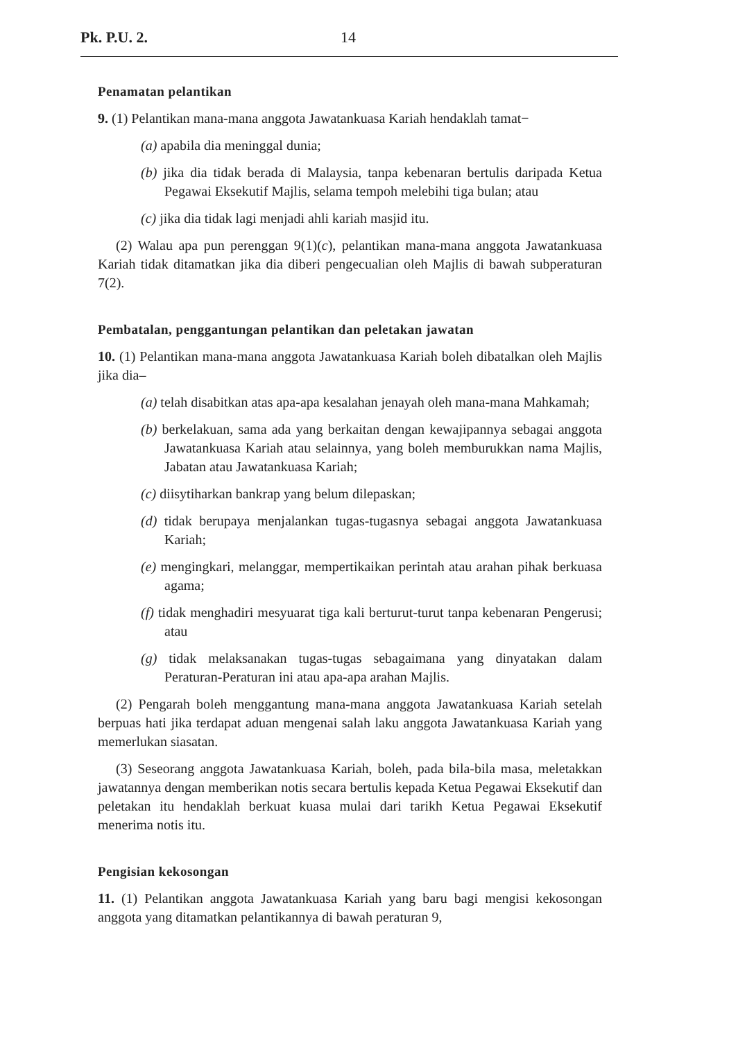Pk. P.U. 2. 14
Penamatan pelantikan
9. (1) Pelantikan mana-mana anggota Jawatankuasa Kariah hendaklah tamat−
(a) apabila dia meninggal dunia;
(b) jika dia tidak berada di Malaysia, tanpa kebenaran bertulis daripada Ketua Pegawai Eksekutif Majlis, selama tempoh melebihi tiga bulan; atau
(c) jika dia tidak lagi menjadi ahli kariah masjid itu.
(2) Walau apa pun perenggan 9(1)(c), pelantikan mana-mana anggota Jawatankuasa Kariah tidak ditamatkan jika dia diberi pengecualian oleh Majlis di bawah subperaturan 7(2).
Pembatalan, penggantungan pelantikan dan peletakan jawatan
10. (1) Pelantikan mana-mana anggota Jawatankuasa Kariah boleh dibatalkan oleh Majlis jika dia–
(a) telah disabitkan atas apa-apa kesalahan jenayah oleh mana-mana Mahkamah;
(b) berkelakuan, sama ada yang berkaitan dengan kewajipannya sebagai anggota Jawatankuasa Kariah atau selainnya, yang boleh memburukkan nama Majlis, Jabatan atau Jawatankuasa Kariah;
(c) diisytiharkan bankrap yang belum dilepaskan;
(d) tidak berupaya menjalankan tugas-tugasnya sebagai anggota Jawatankuasa Kariah;
(e) mengingkari, melanggar, mempertikaikan perintah atau arahan pihak berkuasa agama;
(f) tidak menghadiri mesyuarat tiga kali berturut-turut tanpa kebenaran Pengerusi; atau
(g) tidak melaksanakan tugas-tugas sebagaimana yang dinyatakan dalam Peraturan-Peraturan ini atau apa-apa arahan Majlis.
(2) Pengarah boleh menggantung mana-mana anggota Jawatankuasa Kariah setelah berpuas hati jika terdapat aduan mengenai salah laku anggota Jawatankuasa Kariah yang memerlukan siasatan.
(3) Seseorang anggota Jawatankuasa Kariah, boleh, pada bila-bila masa, meletakkan jawatannya dengan memberikan notis secara bertulis kepada Ketua Pegawai Eksekutif dan peletakan itu hendaklah berkuat kuasa mulai dari tarikh Ketua Pegawai Eksekutif menerima notis itu.
Pengisian kekosongan
11. (1) Pelantikan anggota Jawatankuasa Kariah yang baru bagi mengisi kekosongan anggota yang ditamatkan pelantikannya di bawah peraturan 9,